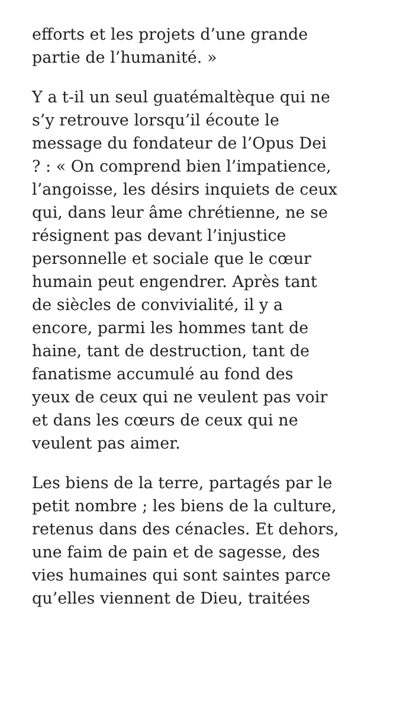efforts et les projets d’une grande
partie de l’humanité. »
Y a t-il un seul guatémaltèque qui ne
s’y retrouve lorsqu’il écoute le
message du fondateur de l’Opus Dei
? : « On comprend bien l’impatience,
l’angoisse, les désirs inquiets de ceux
qui, dans leur âme chrétienne, ne se
résignent pas devant l’injustice
personnelle et sociale que le cœur
humain peut engendrer. Après tant
de siècles de convivialité, il y a
encore, parmi les hommes tant de
haine, tant de destruction, tant de
fanatisme accumulé au fond des
yeux de ceux qui ne veulent pas voir
et dans les cœurs de ceux qui ne
veulent pas aimer.
Les biens de la terre, partagés par le
petit nombre ; les biens de la culture,
retenus dans des cénacles. Et dehors,
une faim de pain et de sagesse, des
vies humaines qui sont saintes parce
qu’elles viennent de Dieu, traitées